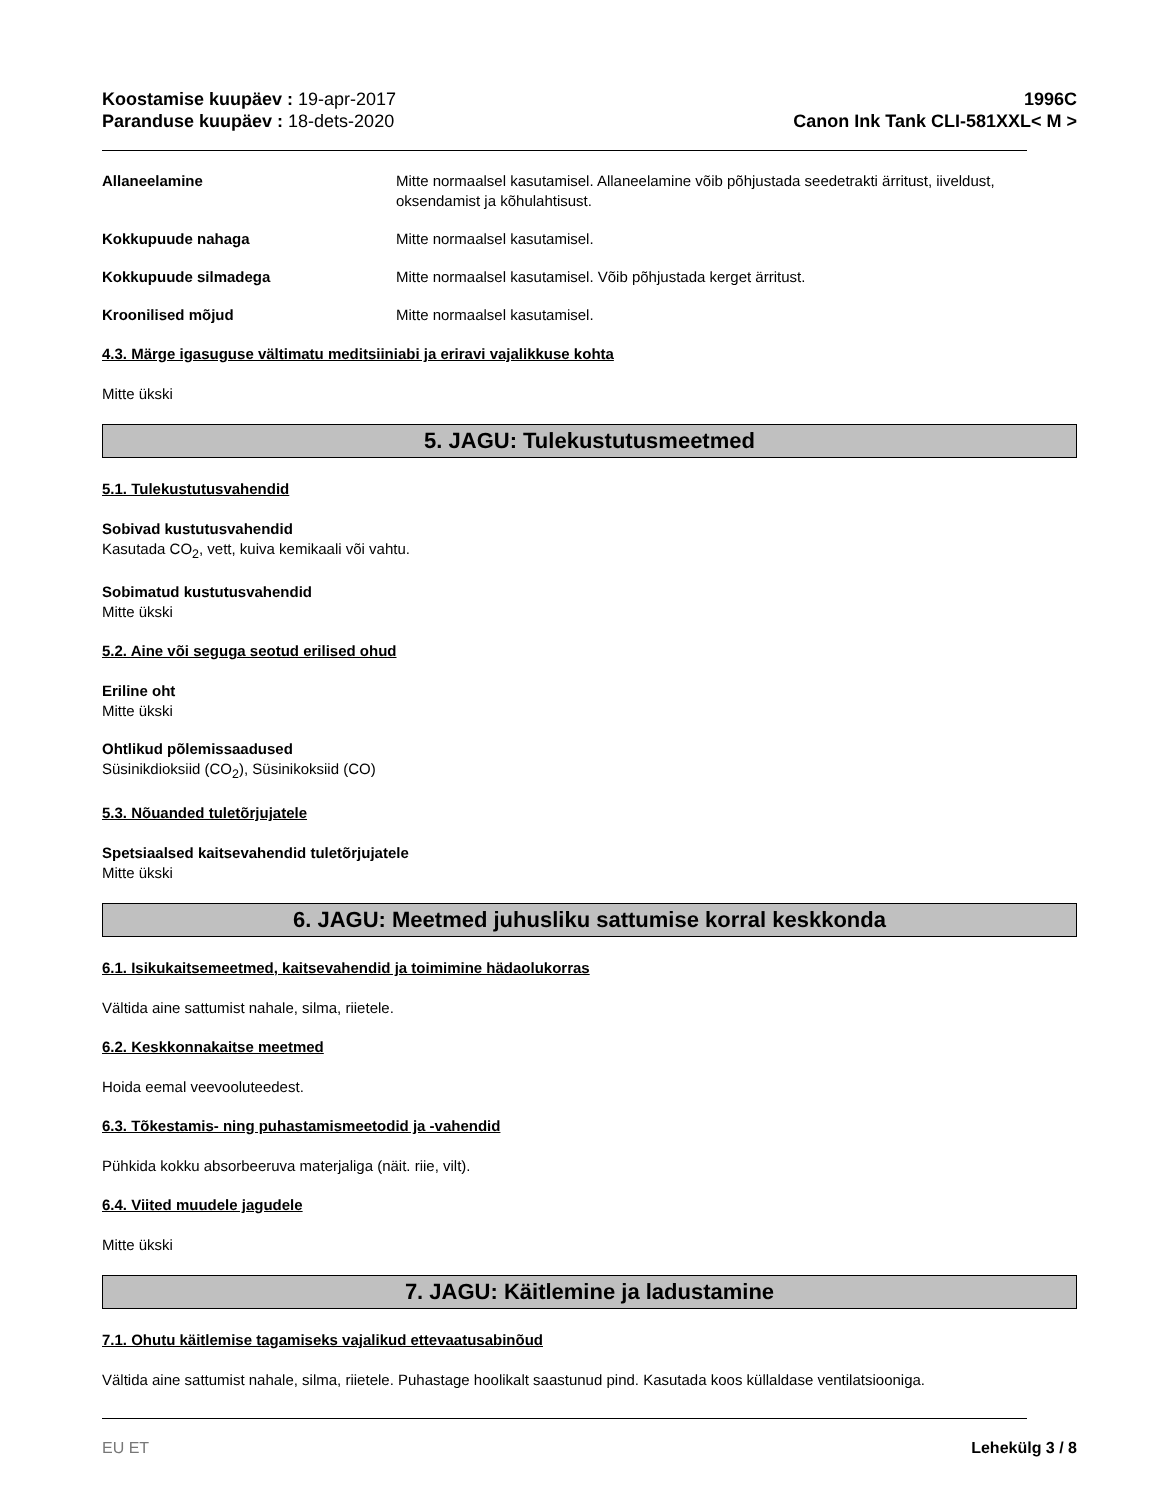Koostamise kuupäev : 19-apr-2017
Paranduse kuupäev : 18-dets-2020
1996C
Canon Ink Tank CLI-581XXL< M >
Allaneelamine Mitte normaalsel kasutamisel. Allaneelamine võib põhjustada seedetrakti ärritust, iiveldust, oksendamist ja kõhulahtisust.
Kokkupuude nahaga Mitte normaalsel kasutamisel.
Kokkupuude silmadega Mitte normaalsel kasutamisel. Võib põhjustada kerget ärritust.
Kroonilised mõjud Mitte normaalsel kasutamisel.
4.3. Märge igasuguse vältimatu meditsiiniabi ja eriravi vajalikkuse kohta
Mitte ükski
5. JAGU: Tulekustutusmeetmed
5.1. Tulekustutusvahendid
Sobivad kustutusvahendid
Kasutada CO<sub>2</sub>, vett, kuiva kemikaali või vahtu.
Sobimatud kustutusvahendid
Mitte ükski
5.2. Aine või seguga seotud erilised ohud
Eriline oht
Mitte ükski
Ohtlikud põlemissaadused
Süsinikdioksiid (CO<sub>2</sub>), Süsinikoksiid (CO)
5.3. Nõuanded tuletõrjujatele
Spetsiaalsed kaitsevahendid tuletõrjujatele
Mitte ükski
6. JAGU: Meetmed juhusliku sattumise korral keskkonda
6.1. Isikukaitsemeetmed, kaitsevahendid ja toimimine hädaolukorras
Vältida aine sattumist nahale, silma, riietele.
6.2. Keskkonnakaitse meetmed
Hoida eemal veevooluteedest.
6.3. Tõkestamis- ning puhastamismeetodid ja -vahendid
Pühkida kokku absorbeeruva materjaliga (näit. riie, vilt).
6.4. Viited muudele jagudele
Mitte ükski
7. JAGU: Käitlemine ja ladustamine
7.1. Ohutu käitlemise tagamiseks vajalikud ettevaatusabinõud
Vältida aine sattumist nahale, silma, riietele. Puhastage hoolikalt saastunud pind. Kasutada koos küllaldase ventilatsiooniga.
EU ET Lehekülg 3 / 8